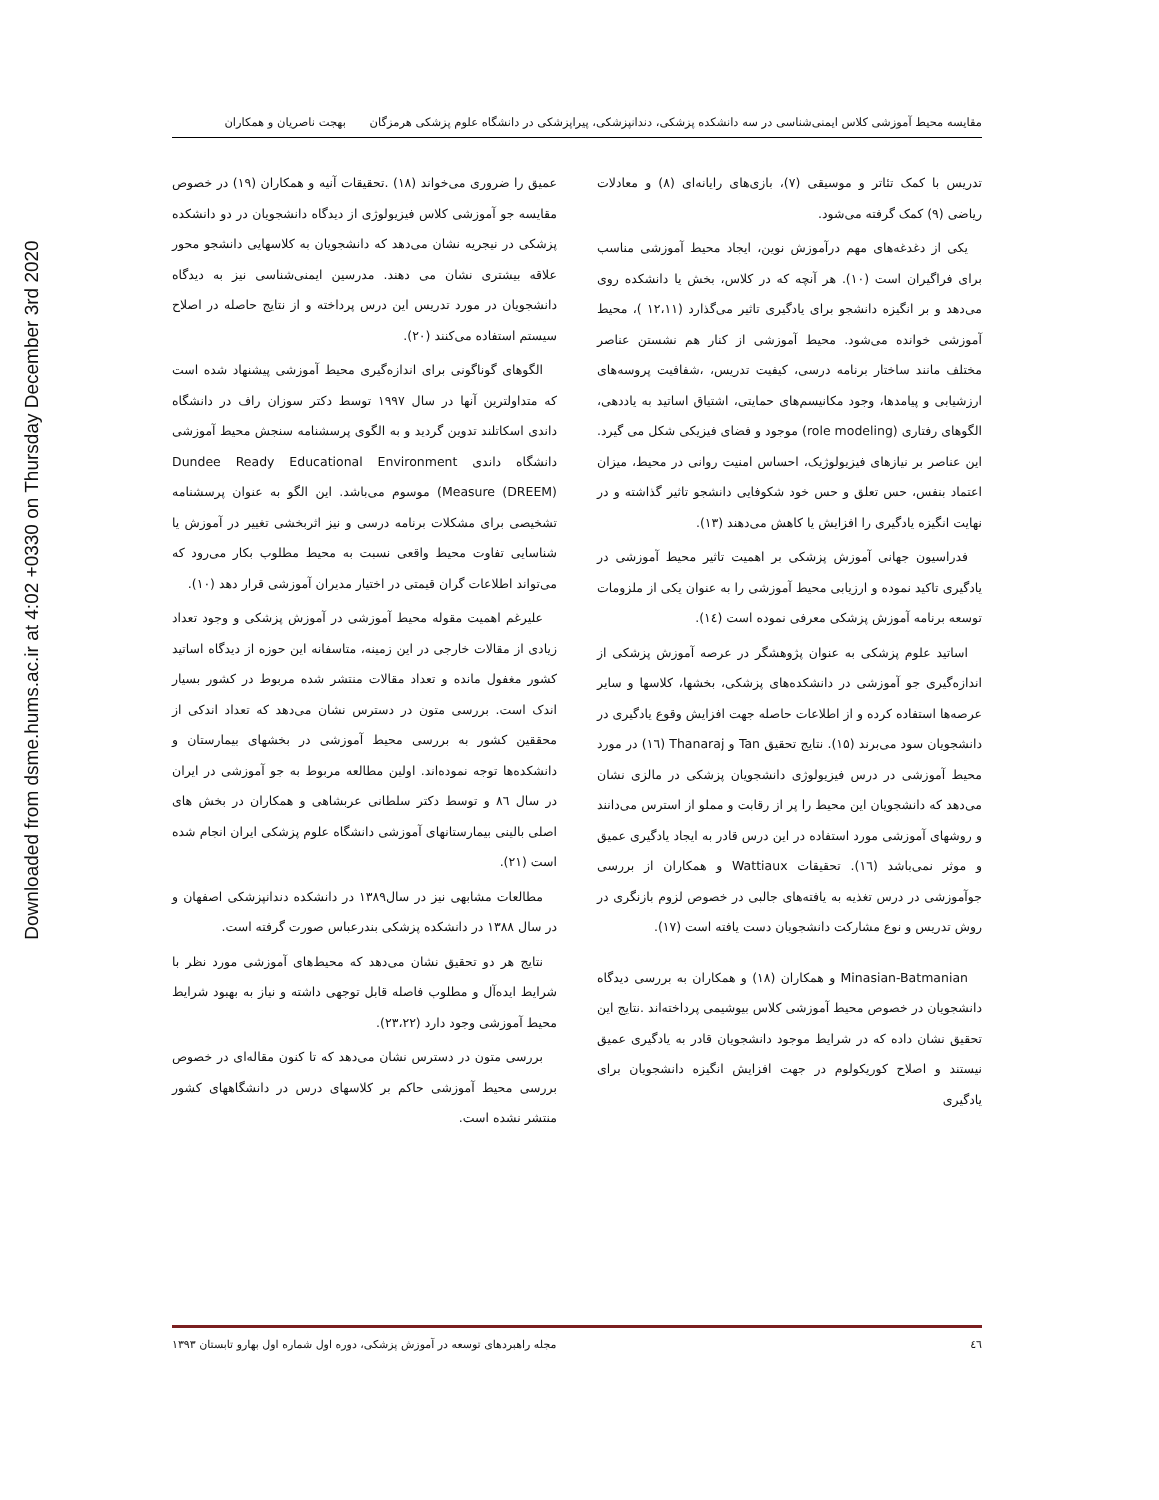Downloaded from dsme.hums.ac.ir at 4:02 +0330 on Thursday December 3rd 2020
مقایسه محیط آموزشی کلاس ایمنی‌شناسی در سه دانشکده پزشکی، دندانپزشکی، پیراپزشکی در دانشگاه علوم پزشکی هرمزگان بهجت ناصریان و همکاران
تدریس با کمک تئاتر و موسیقی (۷)، بازی‌های رایانه‌ای (۸) و معادلات ریاضی (۹) کمک گرفته می‌شود.
یکی از دغدغه‌های مهم درآموزش نوین، ایجاد محیط آموزشی مناسب برای فراگیران است (۱۰). هر آنچه که در کلاس، بخش یا دانشکده روی می‌دهد و بر انگیزه دانشجو برای یادگیری تاثیر می‌گذارد (۱۲،۱۱ )، محیط آموزشی خوانده می‌شود. محیط آموزشی از کنار هم نشستن عناصر مختلف مانند ساختار برنامه درسی، کیفیت تدریس، ،شفافیت پروسه‌های ارزشیابی و پیامدها، وجود مکانیسم‌های حمایتی، اشتیاق اساتید به یاددهی، الگوهای رفتاری (role modeling) موجود و فضای فیزیکی شکل می گیرد. این عناصر بر نیازهای فیزیولوژیک، احساس امنیت روانی در محیط، میزان اعتماد بنفس، حس تعلق و حس خود شکوفایی دانشجو تاثیر گذاشته و در نهایت انگیزه یادگیری را افزایش یا کاهش می‌دهند (۱۳).
فدراسیون جهانی آموزش پزشکی بر اهمیت تاثیر محیط آموزشی در یادگیری تاکید نموده و ارزیابی محیط آموزشی را به عنوان یکی از ملزومات توسعه برنامه آموزش پزشکی معرفی نموده است (۱٤).
اساتید علوم پزشکی به عنوان پژوهشگر در عرصه آموزش پزشکی از اندازه‌گیری جو آموزشی در دانشکده‌های پزشکی، بخشها، کلاسها و سایر عرصه‌ها استفاده کرده و از اطلاعات حاصله جهت افزایش وقوع یادگیری در دانشجویان سود می‌برند (۱۵). نتایج تحقیق Tan و Thanaraj (۱٦) در مورد محیط آموزشی در درس فیزیولوژی دانشجویان پزشکی در مالزی نشان می‌دهد که دانشجویان این محیط را پر از رقابت و مملو از استرس می‌دانند و روشهای آموزشی مورد استفاده در این درس قادر به ایجاد یادگیری عمیق و موثر نمی‌باشد (۱٦). تحقیقات Wattiaux و همکاران از بررسی جوآموزشی در درس تغذیه به یافته‌های جالبی در خصوص لزوم بازنگری در روش تدریس و نوع مشارکت دانشجویان دست یافته است (۱۷).
Minasian-Batmanian و همکاران (۱۸) و همکاران به بررسی دیدگاه دانشجویان در خصوص محیط آموزشی کلاس بیوشیمی پرداخته‌اند .نتایج این تحقیق نشان داده که در شرایط موجود دانشجویان قادر به یادگیری عمیق نیستند و اصلاح کوریکولوم در جهت افزایش انگیزه دانشجویان برای یادگیری
عمیق را ضروری می‌خواند (۱۸) .تحقیقات آنیه و همکاران (۱۹) در خصوص مقایسه جو آموزشی کلاس فیزیولوژی از دیدگاه دانشجویان در دو دانشکده پزشکی در نیجریه نشان می‌دهد که دانشجویان به کلاسهایی دانشجو محور علاقه بیشتری نشان می دهند. مدرسین ایمنی‌شناسی نیز به دیدگاه دانشجویان در مورد تدریس این درس پرداخته و از نتایج حاصله در اصلاح سیستم استفاده می‌کنند (۲۰).
الگوهای گوناگونی برای اندازه‌گیری محیط آموزشی پیشنهاد شده است که متداولترین آنها در سال ۱۹۹۷ توسط دکتر سوزان راف در دانشگاه داندی اسکاتلند تدوین گردید و به الگوی پرسشنامه سنجش محیط آموزشی دانشگاه داندی Dundee Ready Educational Environment Measure (DREEM)) موسوم می‌باشد. این الگو به عنوان پرسشنامه تشخیصی برای مشکلات برنامه درسی و نیز اثربخشی تغییر در آموزش یا شناسایی تفاوت محیط واقعی نسبت به محیط مطلوب بکار می‌رود که می‌تواند اطلاعات گران قیمتی در اختیار مدیران آموزشی قرار دهد (۱۰).
علیرغم اهمیت مقوله محیط آموزشی در آموزش پزشکی و وجود تعداد زیادی از مقالات خارجی در این زمینه، متاسفانه این حوزه از دیدگاه اساتید کشور مغفول مانده و تعداد مقالات منتشر شده مربوط در کشور بسیار اندک است. بررسی متون در دسترس نشان می‌دهد که تعداد اندکی از محققین کشور به بررسی محیط آموزشی در بخشهای بیمارستان و دانشکده‌ها توجه نموده‌اند. اولین مطالعه مربوط به جو آموزشی در ایران در سال ۸٦ و توسط دکتر سلطانی عربشاهی و همکاران در بخش های اصلی بالینی بیمارستانهای آموزشی دانشگاه علوم پزشکی ایران انجام شده است (۲۱).
مطالعات مشابهی نیز در سال۱۳۸۹ در دانشکده دندانپزشکی اصفهان و در سال ۱۳۸۸ در دانشکده پزشکی بندرعباس صورت گرفته است.
نتایج هر دو تحقیق نشان می‌دهد که محیط‌های آموزشی مورد نظر با شرایط ایده‌آل و مطلوب فاصله قابل توجهی داشته و نیاز به بهبود شرایط محیط آموزشی وجود دارد (۲۳،۲۲).
بررسی متون در دسترس نشان می‌دهد که تا کنون مقاله‌ای در خصوص بررسی محیط آموزشی حاکم بر کلاسهای درس در دانشگاههای کشور منتشر نشده است.
٤٦ مجله راهبردهای توسعه در آموزش پزشکی، دوره اول شماره اول بهارو تابستان ۱۳۹۳